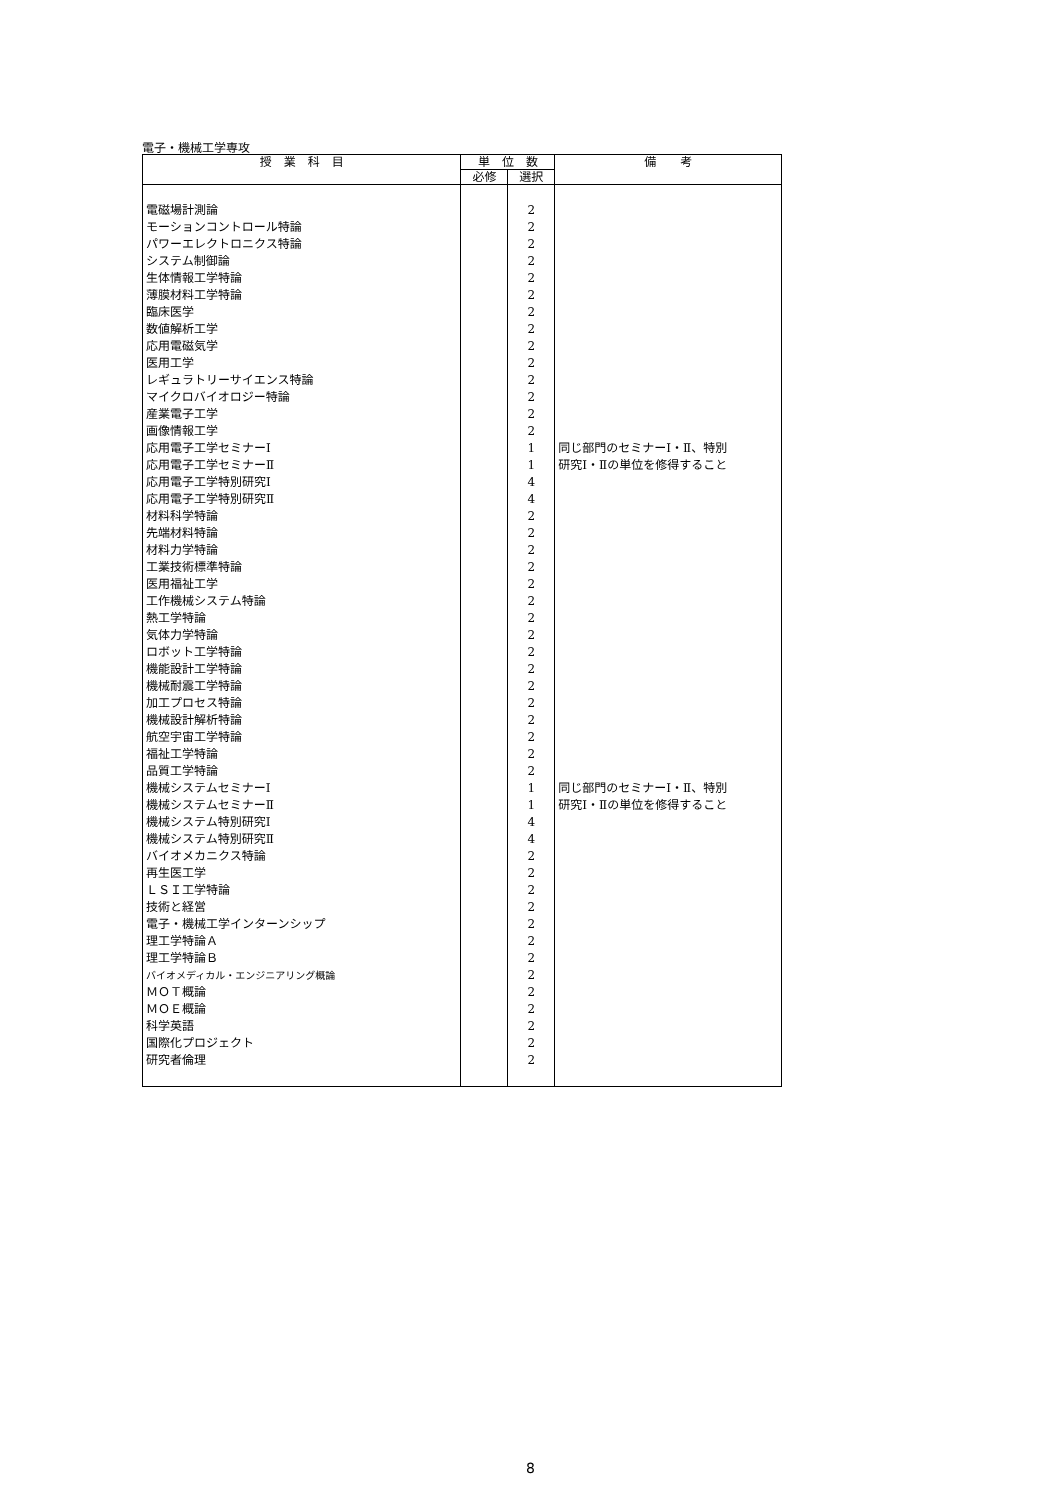電子・機械工学専攻
| 授 業 科 目 | 単 位 数 | | 備 考 |
| --- | --- | --- | --- |
| | 必修 | 選択 | |
| 電磁場計測論 | | 2 | |
| モーションコントロール特論 | | 2 | |
| パワーエレクトロニクス特論 | | 2 | |
| システム制御論 | | 2 | |
| 生体情報工学特論 | | 2 | |
| 薄膜材料工学特論 | | 2 | |
| 臨床医学 | | 2 | |
| 数値解析工学 | | 2 | |
| 応用電磁気学 | | 2 | |
| 医用工学 | | 2 | |
| レギュラトリーサイエンス特論 | | 2 | |
| マイクロバイオロジー特論 | | 2 | |
| 産業電子工学 | | 2 | |
| 画像情報工学 | | 2 | |
| 応用電子工学セミナーⅠ | | 1 | 同じ部門のセミナーⅠ・Ⅱ、特別 |
| 応用電子工学セミナーⅡ | | 1 | 研究Ⅰ・Ⅱの単位を修得すること |
| 応用電子工学特別研究Ⅰ | | 4 | |
| 応用電子工学特別研究Ⅱ | | 4 | |
| 材料科学特論 | | 2 | |
| 先端材料特論 | | 2 | |
| 材料力学特論 | | 2 | |
| 工業技術標準特論 | | 2 | |
| 医用福祉工学 | | 2 | |
| 工作機械システム特論 | | 2 | |
| 熱工学特論 | | 2 | |
| 気体力学特論 | | 2 | |
| ロボット工学特論 | | 2 | |
| 機能設計工学特論 | | 2 | |
| 機械耐震工学特論 | | 2 | |
| 加工プロセス特論 | | 2 | |
| 機械設計解析特論 | | 2 | |
| 航空宇宙工学特論 | | 2 | |
| 福祉工学特論 | | 2 | |
| 品質工学特論 | | 2 | |
| 機械システムセミナーⅠ | | 1 | 同じ部門のセミナーⅠ・Ⅱ、特別 |
| 機械システムセミナーⅡ | | 1 | 研究Ⅰ・Ⅱの単位を修得すること |
| 機械システム特別研究Ⅰ | | 4 | |
| 機械システム特別研究Ⅱ | | 4 | |
| バイオメカニクス特論 | | 2 | |
| 再生医工学 | | 2 | |
| ＬＳＩ工学特論 | | 2 | |
| 技術と経営 | | 2 | |
| 電子・機械工学インターンシップ | | 2 | |
| 理工学特論Ａ | | 2 | |
| 理工学特論Ｂ | | 2 | |
| バイオメディカル・エンジニアリング概論 | | 2 | |
| ＭＯＴ概論 | | 2 | |
| ＭＯＥ概論 | | 2 | |
| 科学英語 | | 2 | |
| 国際化プロジェクト | | 2 | |
| 研究者倫理 | | 2 | |
8